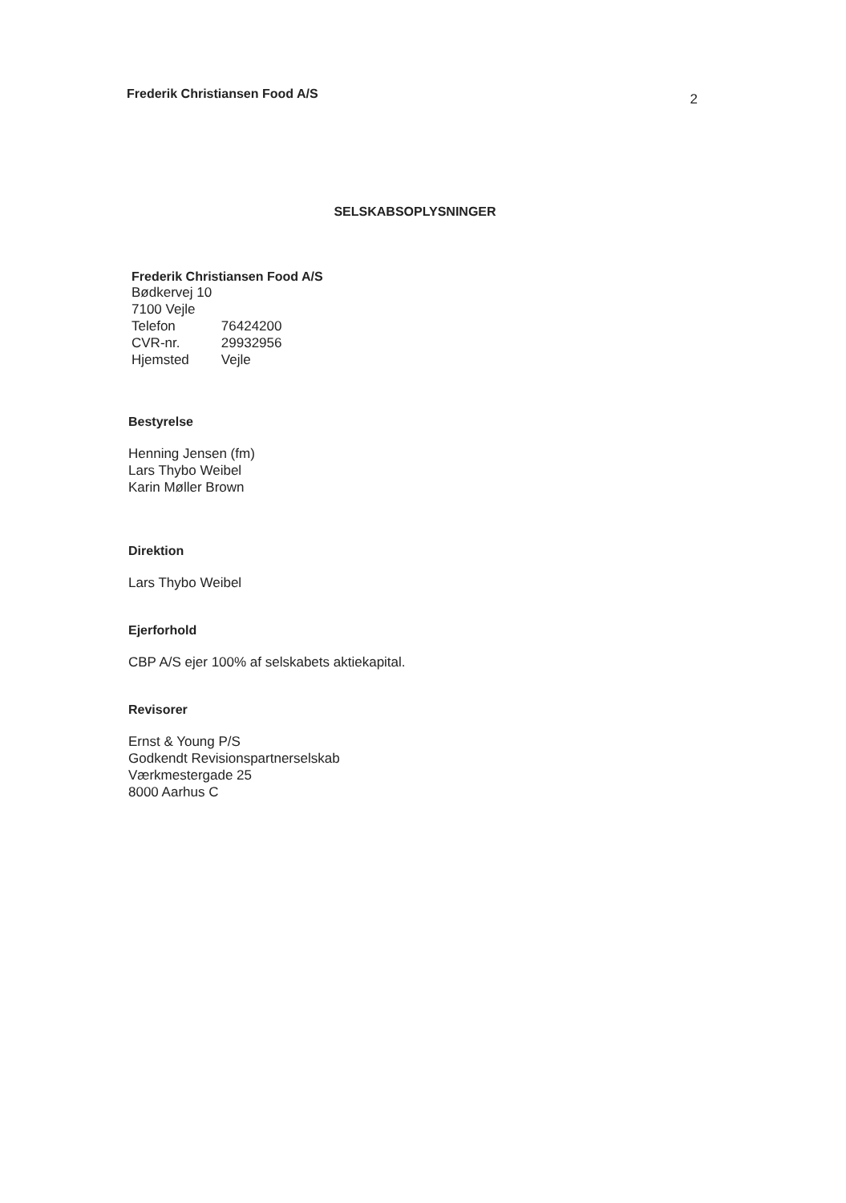Frederik Christiansen Food A/S 2
SELSKABSOPLYSNINGER
Frederik Christiansen Food A/S
Bødkervej 10
7100 Vejle
| Telefon | 76424200 |
| CVR-nr. | 29932956 |
| Hjemsted | Vejle |
Bestyrelse
Henning Jensen (fm)
Lars Thybo Weibel
Karin Møller Brown
Direktion
Lars Thybo Weibel
Ejerforhold
CBP A/S ejer 100% af selskabets aktiekapital.
Revisorer
Ernst & Young P/S
Godkendt Revisionspartnerselskab
Værkmestergade 25
8000 Aarhus C